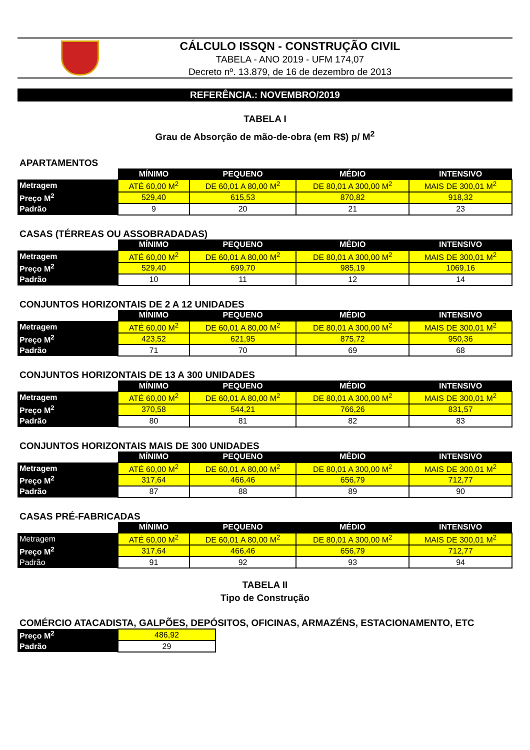CÁLCULO ISSQN - CONSTRUÇÃO CIVIL
TABELA - ANO 2019 - UFM 174,07
Decreto nº. 13.879, de 16 de dezembro de 2013
REFERÊNCIA.: NOVEMBRO/2019
TABELA I
Grau de Absorção de mão-de-obra (em R$) p/ M<sup>2</sup>
APARTAMENTOS
| | MÍNIMO | PEQUENO | MÉDIO | INTENSIVO |
| Metragem | ATÉ 60,00 M<sup>2</sup> | DE 60,01 A 80,00 M<sup>2</sup> | DE 80,01 A 300,00 M<sup>2</sup> | MAIS DE 300,01 M<sup>2</sup> |
| Preço M<sup>2</sup> | 529,40 | 615,53 | 870,82 | 918,32 |
| Padrão | 9 | 20 | 21 | 23 |
CASAS (TÉRREAS OU ASSOBRADADAS)
| | MÍNIMO | PEQUENO | MÉDIO | INTENSIVO |
| Metragem | ATÉ 60,00 M<sup>2</sup> | DE 60,01 A 80,00 M<sup>2</sup> | DE 80,01 A 300,00 M<sup>2</sup> | MAIS DE 300,01 M<sup>2</sup> |
| Preço M<sup>2</sup> | 529,40 | 699,70 | 985,19 | 1069,16 |
| Padrão | 10 | 11 | 12 | 14 |
CONJUNTOS HORIZONTAIS DE 2 A 12 UNIDADES
| | MÍNIMO | PEQUENO | MÉDIO | INTENSIVO |
| Metragem | ATÉ 60,00 M<sup>2</sup> | DE 60,01 A 80,00 M<sup>2</sup> | DE 80,01 A 300,00 M<sup>2</sup> | MAIS DE 300,01 M<sup>2</sup> |
| Preço M<sup>2</sup> | 423,52 | 621,95 | 875,72 | 950,36 |
| Padrão | 71 | 70 | 69 | 68 |
CONJUNTOS HORIZONTAIS DE 13 A 300 UNIDADES
| | MÍNIMO | PEQUENO | MÉDIO | INTENSIVO |
| Metragem | ATÉ 60,00 M<sup>2</sup> | DE 60,01 A 80,00 M<sup>2</sup> | DE 80,01 A 300,00 M<sup>2</sup> | MAIS DE 300,01 M<sup>2</sup> |
| Preço M<sup>2</sup> | 370,58 | 544,21 | 766,26 | 831,57 |
| Padrão | 80 | 81 | 82 | 83 |
CONJUNTOS HORIZONTAIS MAIS DE 300 UNIDADES
| | MÍNIMO | PEQUENO | MÉDIO | INTENSIVO |
| Metragem | ATÉ 60,00 M<sup>2</sup> | DE 60,01 A 80,00 M<sup>2</sup> | DE 80,01 A 300,00 M<sup>2</sup> | MAIS DE 300,01 M<sup>2</sup> |
| Preço M<sup>2</sup> | 317,64 | 466,46 | 656,79 | 712,77 |
| Padrão | 87 | 88 | 89 | 90 |
CASAS PRÉ-FABRICADAS
| | MÍNIMO | PEQUENO | MÉDIO | INTENSIVO |
| Metragem | ATÉ 60,00 M<sup>2</sup> | DE 60,01 A 80,00 M<sup>2</sup> | DE 80,01 A 300,00 M<sup>2</sup> | MAIS DE 300,01 M<sup>2</sup> |
| Preço M<sup>2</sup> | 317,64 | 466,46 | 656,79 | 712,77 |
| Padrão | 91 | 92 | 93 | 94 |
TABELA II
Tipo de Construção
COMÉRCIO ATACADISTA, GALPÕES, DEPÓSITOS, OFICINAS, ARMAZÉNS, ESTACIONAMENTO, ETC
| Preço M<sup>2</sup> | 486,92 |
| Padrão | 29 |